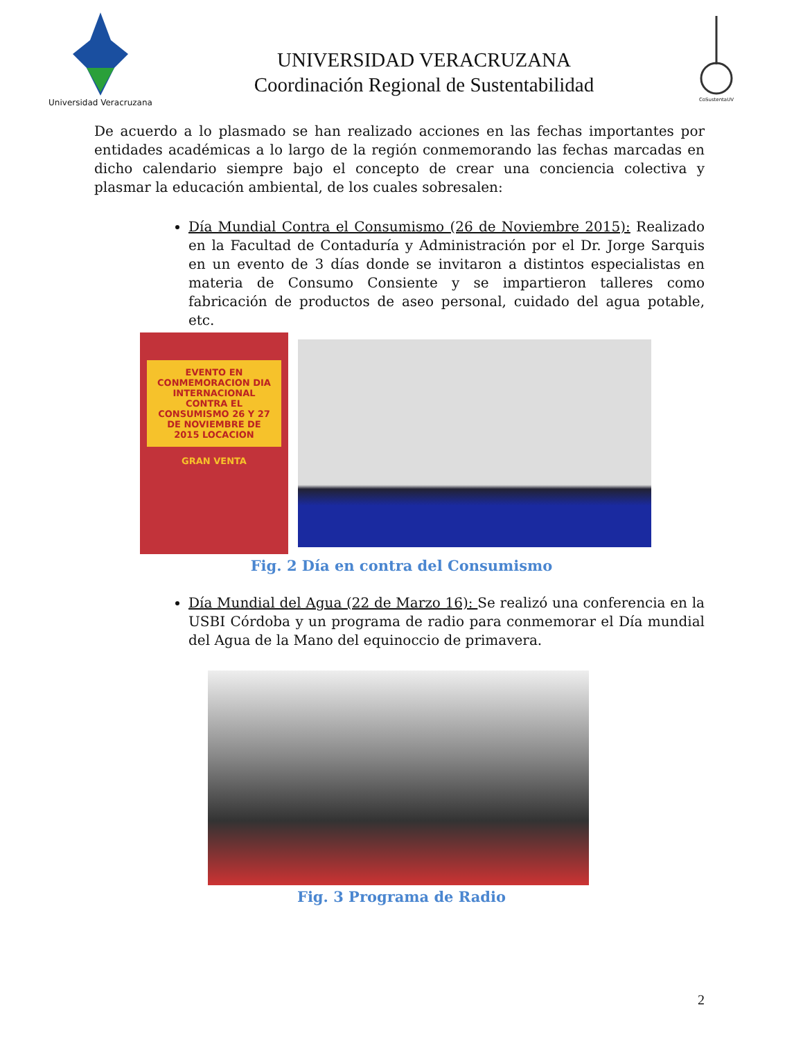Universidad Veracruzana
UNIVERSIDAD VERACRUZANA
Coordinación Regional de Sustentabilidad
CoSustentaUV
De acuerdo a lo plasmado se han realizado acciones en las fechas importantes por entidades académicas a lo largo de la región conmemorando las fechas marcadas en dicho calendario siempre bajo el concepto de crear una conciencia colectiva y plasmar la educación ambiental, de los cuales sobresalen:
Día Mundial Contra el Consumismo (26 de Noviembre 2015): Realizado en la Facultad de Contaduría y Administración por el Dr. Jorge Sarquis en un evento de 3 días donde se invitaron a distintos especialistas en materia de Consumo Consiente y se impartieron talleres como fabricación de productos de aseo personal, cuidado del agua potable, etc.
EVENTO EN CONMEMORACION DIA INTERNACIONAL CONTRA EL CONSUMISMO 26 Y 27 DE NOVIEMBRE DE 2015 LOCACION
GRAN VENTA
Fig. 2 Día en contra del Consumismo
Día Mundial del Agua (22 de Marzo 16): Se realizó una conferencia en la USBI Córdoba y un programa de radio para conmemorar el Día mundial del Agua de la Mano del equinoccio de primavera.
Fig. 3 Programa de Radio
2